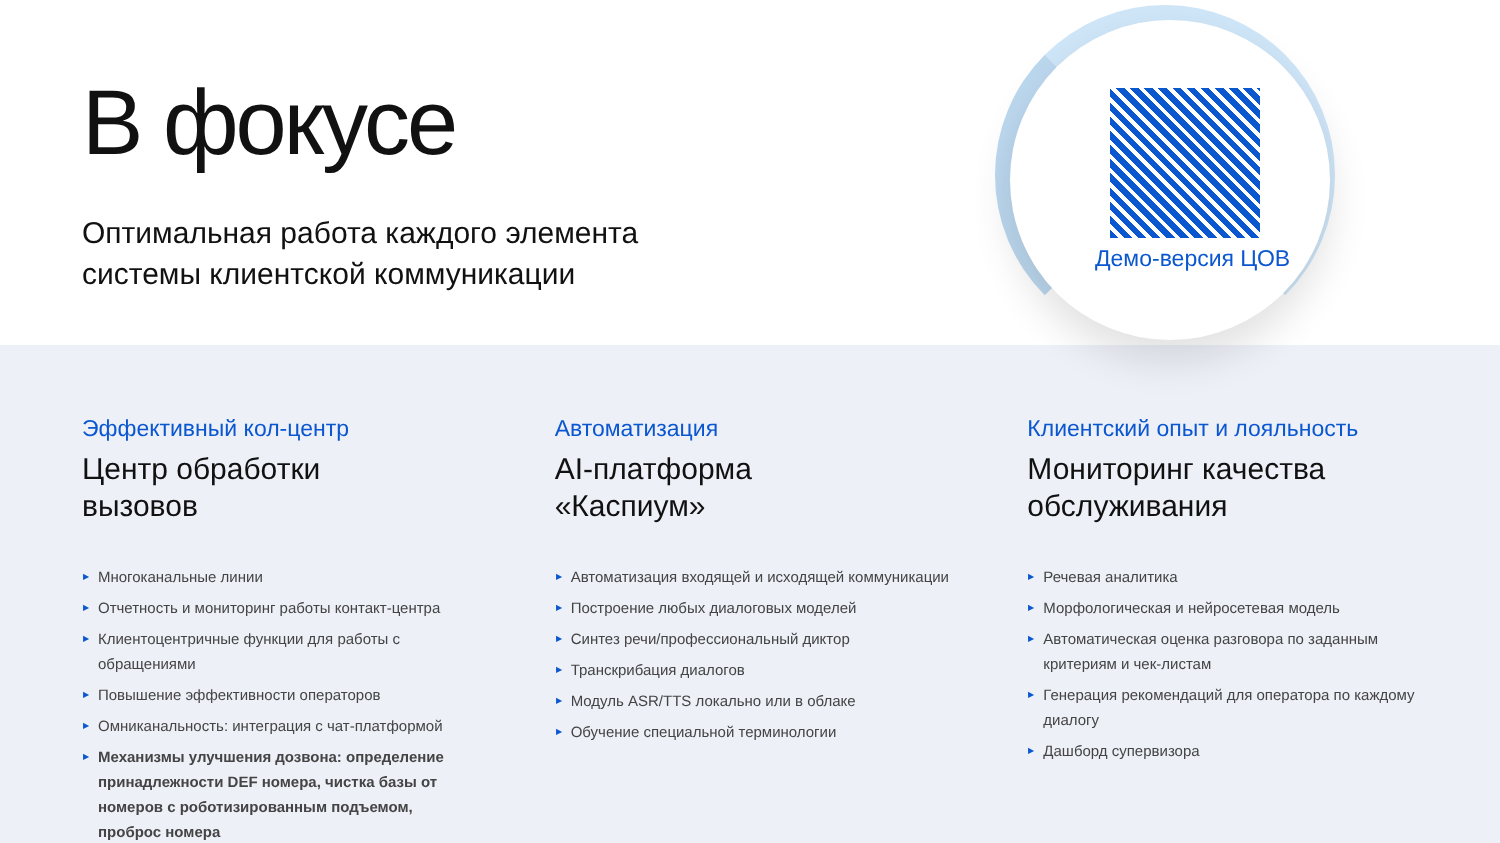В фокусе
Оптимальная работа каждого элемента
системы клиентской коммуникации
Демо-версия ЦОВ
Эффективный кол-центр
Центр обработки
вызовов
▶ Многоканальные линии
▶ Отчетность и мониторинг работы контакт-центра
▶ Клиентоцентричные функции для работы с обращениями
▶ Повышение эффективности операторов
▶ Омниканальность: интеграция с чат-платформой
▶ Механизмы улучшения дозвона: определение принадлежности DEF номера, чистка базы от номеров с роботизированным подъемом, проброс номера
Автоматизация
AI-платформа
«Каспиум»
▶ Автоматизация входящей и исходящей коммуникации
▶ Построение любых диалоговых моделей
▶ Синтез речи/профессиональный диктор
▶ Транскрибация диалогов
▶ Модуль ASR/TTS локально или в облаке
▶ Обучение специальной терминологии
Клиентский опыт и лояльность
Мониторинг качества
обслуживания
▶ Речевая аналитика
▶ Морфологическая и нейросетевая модель
▶ Автоматическая оценка разговора по заданным критериям и чек-листам
▶ Генерация рекомендаций для оператора по каждому диалогу
▶ Дашборд супервизора